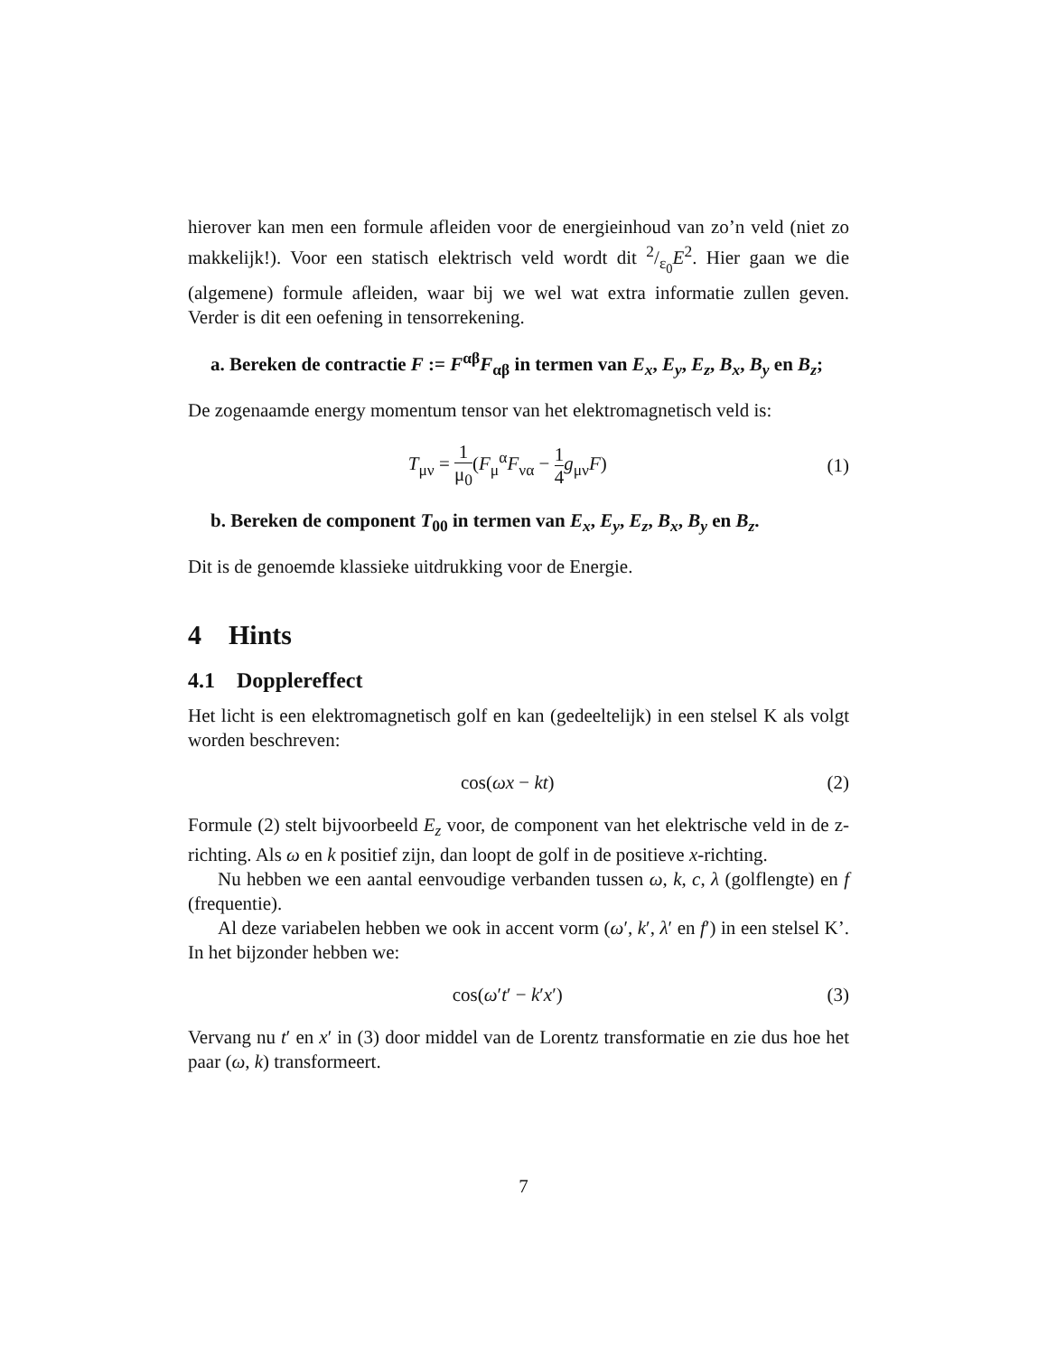hierover kan men een formule afleiden voor de energieinhoud van zo’n veld (niet zo makkelijk!). Voor een statisch elektrisch veld wordt dit 2/ε<sub>0</sub>E<sup>2</sup>. Hier gaan we die (algemene) formule afleiden, waar bij we wel wat extra informatie zullen geven. Verder is dit een oefening in tensorrekening.
a. Bereken de contractie F := F<sup>αβ</sup>F<sub>αβ</sub> in termen van E<sub>x</sub>, E<sub>y</sub>, E<sub>z</sub>, B<sub>x</sub>, B<sub>y</sub> en B<sub>z</sub>;
De zogenaamde energy momentum tensor van het elektromagnetisch veld is:
T<sub>μν</sub> = 1 μ<sub>0</sub>(F<sub>μ</sub><sup>α</sup>F<sub>να</sub> − 1 4 g<sub>μν</sub>F) (1)
b. Bereken de component T<sub>00</sub> in termen van E<sub>x</sub>, E<sub>y</sub>, E<sub>z</sub>, B<sub>x</sub>, B<sub>y</sub> en B<sub>z</sub>.
Dit is de genoemde klassieke uitdrukking voor de Energie.
4 Hints
4.1 Dopplereffect
Het licht is een elektromagnetisch golf en kan (gedeeltelijk) in een stelsel K als volgt worden beschreven:
cos(ωx − kt) (2)
Formule (2) stelt bijvoorbeeld E<sub>z</sub> voor, de component van het elektrische veld in de z-richting. Als ω en k positief zijn, dan loopt de golf in de positieve x-richting.
Nu hebben we een aantal eenvoudige verbanden tussen ω, k, c, λ (golflengte) en f (frequentie).
Al deze variabelen hebben we ook in accent vorm (ω′, k′, λ′ en f′) in een stelsel K’. In het bijzonder hebben we:
cos(ω′t′ − k′x′) (3)
Vervang nu t′ en x′ in (3) door middel van de Lorentz transformatie en zie dus hoe het paar (ω, k) transformeert.
7